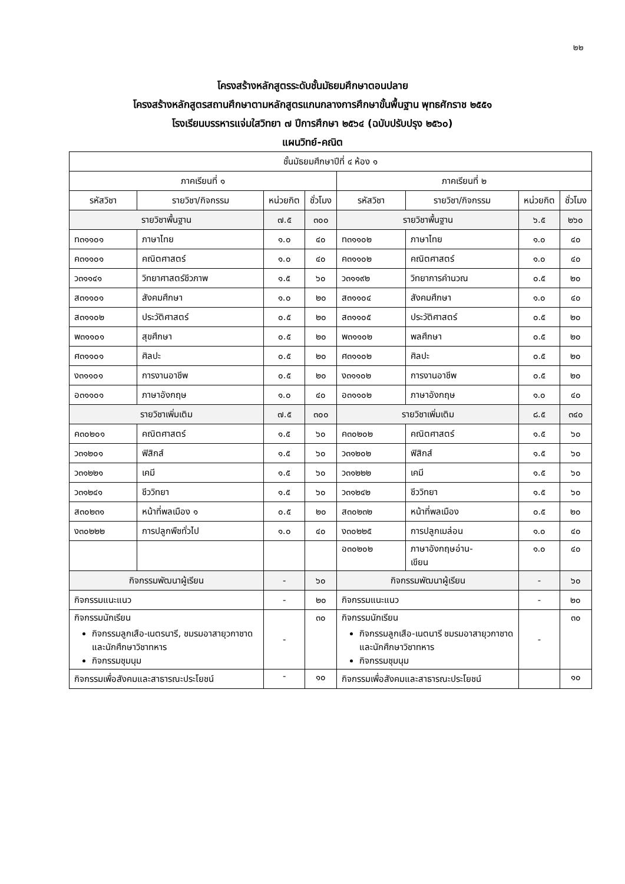๒๒
โครงสร้างหลักสูตรระดับชั้นมัธยมศึกษาตอนปลาย
โครงสร้างหลักสูตรสถานศึกษาตามหลักสูตรแกนกลางการศึกษาขั้นพื้นฐาน พุทธศักราช ๒๕๕๑
โรงเรียนบรรหารแจ่มใสวิทยา ๗ ปีการศึกษา ๒๕๖๔ (ฉบับปรับปรุง ๒๕๖๐)
แผนวิทย์-คณิต
| ชั้นมัธยมศึกษาปีที่ ๔ ห้อง ๑ | | | | | | | |
| --- | --- | --- | --- | --- | --- | --- | --- |
| ภาคเรียนที่ ๑ | | | | ภาคเรียนที่ ๒ | | | |
| รหัสวิชา | รายวิชา/กิจกรรม | หน่วยกิต | ชั่วโมง | รหัสวิชา | รายวิชา/กิจกรรม | หน่วยกิต | ชั่วโมง |
| รายวิชาพื้นฐาน | | ๗.๕ | ๓๐๐ | รายวิชาพื้นฐาน | | ๖.๕ | ๒๖๐ |
| ท๓๑๑๐๑ | ภาษาไทย | ๑.๐ | ๔๐ | ท๓๑๑๐๒ | ภาษาไทย | ๑.๐ | ๔๐ |
| ค๓๑๑๐๑ | คณิตศาสตร์ | ๑.๐ | ๔๐ | ค๓๑๑๐๒ | คณิตศาสตร์ | ๑.๐ | ๔๐ |
| ว๓๑๑๔๑ | วิทยาศาสตร์ชีวภาพ | ๑.๕ | ๖๐ | ว๓๑๑๙๒ | วิทยาการคำนวณ | ๐.๕ | ๒๐ |
| ส๓๑๑๐๑ | สังคมศึกษา | ๑.๐ | ๒๐ | ส๓๑๑๐๔ | สังคมศึกษา | ๑.๐ | ๔๐ |
| ส๓๑๑๐๒ | ประวัติศาสตร์ | ๐.๕ | ๒๐ | ส๓๑๑๐๕ | ประวัติศาสตร์ | ๐.๕ | ๒๐ |
| พ๓๑๑๐๑ | สุขศึกษา | ๐.๕ | ๒๐ | พ๓๑๑๐๒ | พลศึกษา | ๐.๕ | ๒๐ |
| ศ๓๑๑๐๑ | ศิลปะ | ๐.๕ | ๒๐ | ศ๓๑๑๐๒ | ศิลปะ | ๐.๕ | ๒๐ |
| ง๓๑๑๐๑ | การงานอาชีพ | ๐.๕ | ๒๐ | ง๓๑๑๐๒ | การงานอาชีพ | ๐.๕ | ๒๐ |
| อ๓๑๑๐๑ | ภาษาอังกฤษ | ๑.๐ | ๔๐ | อ๓๑๑๐๒ | ภาษาอังกฤษ | ๑.๐ | ๔๐ |
| รายวิชาเพิ่มเติม | | ๗.๕ | ๓๐๐ | รายวิชาเพิ่มเติม | | ๘.๕ | ๓๔๐ |
| ค๓๐๒๐๑ | คณิตศาสตร์ | ๑.๕ | ๖๐ | ค๓๐๒๐๒ | คณิตศาสตร์ | ๑.๕ | ๖๐ |
| ว๓๑๒๐๑ | ฟิสิกส์ | ๑.๕ | ๖๐ | ว๓๑๒๐๒ | ฟิสิกส์ | ๑.๕ | ๖๐ |
| ว๓๑๒๒๑ | เคมี | ๑.๕ | ๖๐ | ว๓๑๒๒๒ | เคมี | ๑.๕ | ๖๐ |
| ว๓๑๒๔๑ | ชีววิทยา | ๑.๕ | ๖๐ | ว๓๑๒๔๒ | ชีววิทยา | ๑.๕ | ๖๐ |
| ส๓๐๒๓๑ | หน้าที่พลเมือง ๑ | ๐.๕ | ๒๐ | ส๓๐๒๓๒ | หน้าที่พลเมือง | ๐.๕ | ๒๐ |
| ง๓๐๒๒๒ | การปลูกพืชทั่วไป | ๑.๐ | ๔๐ | ง๓๐๒๒๕ | การปลูกเมล่อน | ๑.๐ | ๔๐ |
| | | | | อ๓๐๒๐๒ | ภาษาอังกฤษอ่าน- เขียน | ๑.๐ | ๔๐ |
| กิจกรรมพัฒนาผู้เรียน | | - | ๖๐ | กิจกรรมพัฒนาผู้เรียน | | - | ๖๐ |
| กิจกรรมแนะแนว | | - | ๒๐ | กิจกรรมแนะแนว | | - | ๒๐ |
| กิจกรรมนักเรียน กิจกรรมลูกเสือ-เนตรนารี, ชมรมอาสายุวกาชาด และนักศึกษาวิชาทหาร กิจกรรมชุมนุม | | - | ๓๐ | กิจกรรมนักเรียน กิจกรรมลูกเสือ-เนตนารี ชมรมอาสายุวกาชาด และนักศึกษาวิชาทหาร กิจกรรมชุมนุม | | - | ๓๐ |
| กิจกรรมเพื่อสังคมและสาธารณะประโยชน์ | | - | ๑๐ | กิจกรรมเพื่อสังคมและสาธารณะประโยชน์ | | | ๑๐ |